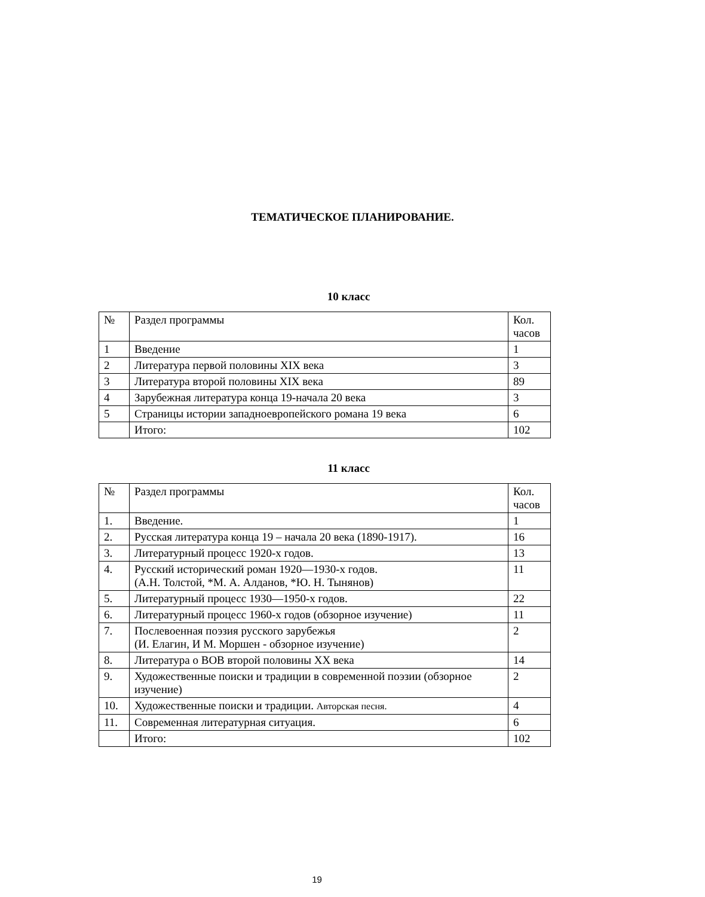ТЕМАТИЧЕСКОЕ ПЛАНИРОВАНИЕ.
10 класс
| № | Раздел программы | Кол. часов |
| 1 | Введение | 1 |
| 2 | Литература первой половины XIX века | 3 |
| 3 | Литература второй половины XIX века | 89 |
| 4 | Зарубежная литература конца 19-начала 20 века | 3 |
| 5 | Страницы истории западноевропейского романа 19 века | 6 |
| | Итого: | 102 |
11 класс
| № | Раздел программы | Кол. часов |
| 1. | Введение. | 1 |
| 2. | Русская литература конца 19 – начала 20 века (1890-1917). | 16 |
| 3. | Литературный процесс 1920-х годов. | 13 |
| 4. | Русский исторический роман 1920—1930-х годов. (А.Н. Толстой, *М. А. Алданов, *Ю. Н. Тынянов) | 11 |
| 5. | Литературный процесс 1930—1950-х годов. | 22 |
| 6. | Литературный процесс 1960-х годов (обзорное изучение) | 11 |
| 7. | Послевоенная поэзия русского зарубежья (И. Елагин, И М. Моршен - обзорное изучение) | 2 |
| 8. | Литература о ВОВ второй половины XX века | 14 |
| 9. | Художественные поиски и традиции в современной поэзии (обзорное изучение) | 2 |
| 10. | Художественные поиски и традиции. Авторская песня. | 4 |
| 11. | Современная литературная ситуация. | 6 |
| | Итого: | 102 |
19